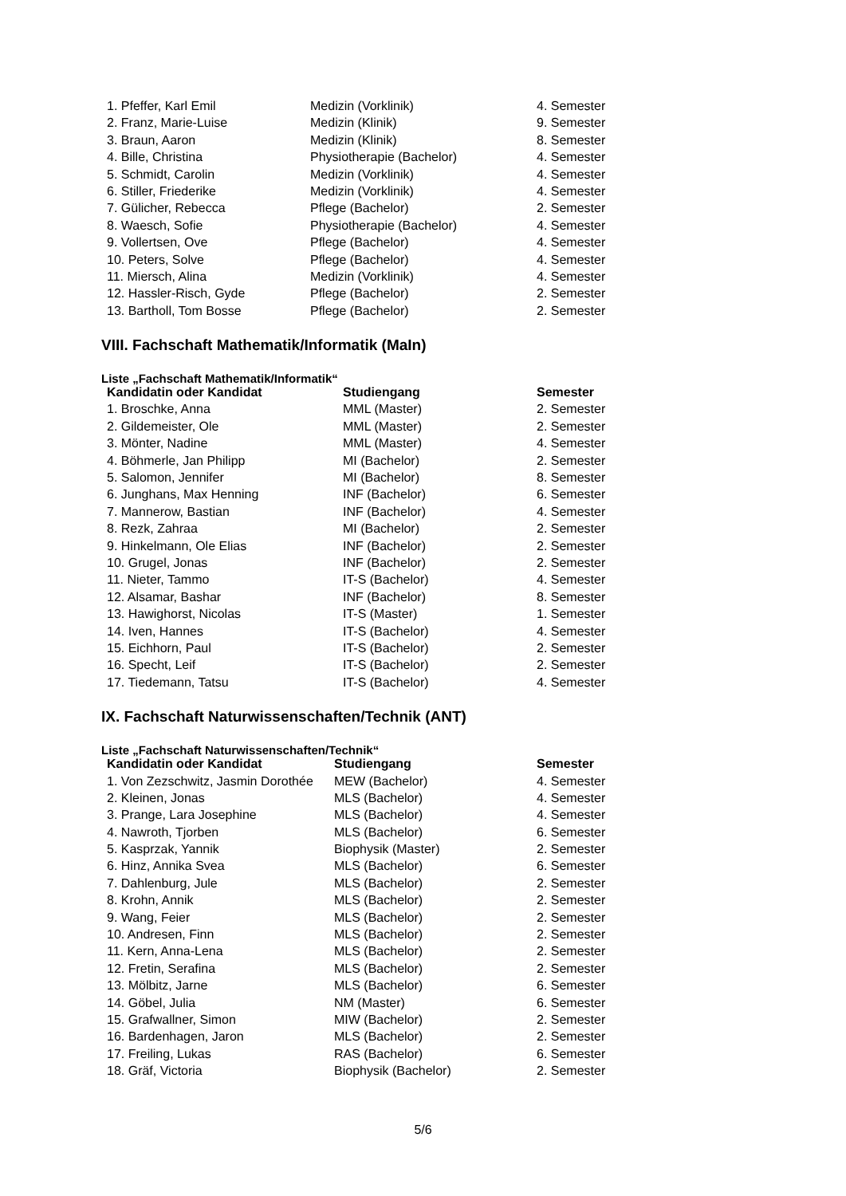| 1. Pfeffer, Karl Emil | Medizin (Vorklinik) | 4. Semester |
| 2. Franz, Marie-Luise | Medizin (Klinik) | 9. Semester |
| 3. Braun, Aaron | Medizin (Klinik) | 8. Semester |
| 4. Bille, Christina | Physiotherapie (Bachelor) | 4. Semester |
| 5. Schmidt, Carolin | Medizin (Vorklinik) | 4. Semester |
| 6. Stiller, Friederike | Medizin (Vorklinik) | 4. Semester |
| 7. Gülicher, Rebecca | Pflege (Bachelor) | 2. Semester |
| 8. Waesch, Sofie | Physiotherapie (Bachelor) | 4. Semester |
| 9. Vollertsen, Ove | Pflege (Bachelor) | 4. Semester |
| 10. Peters, Solve | Pflege (Bachelor) | 4. Semester |
| 11. Miersch, Alina | Medizin (Vorklinik) | 4. Semester |
| 12. Hassler-Risch, Gyde | Pflege (Bachelor) | 2. Semester |
| 13. Bartholl, Tom Bosse | Pflege (Bachelor) | 2. Semester |
VIII. Fachschaft Mathematik/Informatik (MaIn)
Liste „Fachschaft Mathematik/Informatik“
| Kandidatin oder Kandidat | Studiengang | Semester |
| --- | --- | --- |
| 1. Broschke, Anna | MML (Master) | 2. Semester |
| 2. Gildemeister, Ole | MML (Master) | 2. Semester |
| 3. Mönter, Nadine | MML (Master) | 4. Semester |
| 4. Böhmerle, Jan Philipp | MI (Bachelor) | 2. Semester |
| 5. Salomon, Jennifer | MI (Bachelor) | 8. Semester |
| 6. Junghans, Max Henning | INF (Bachelor) | 6. Semester |
| 7. Mannerow, Bastian | INF (Bachelor) | 4. Semester |
| 8. Rezk, Zahraa | MI (Bachelor) | 2. Semester |
| 9. Hinkelmann, Ole Elias | INF (Bachelor) | 2. Semester |
| 10. Grugel, Jonas | INF (Bachelor) | 2. Semester |
| 11. Nieter, Tammo | IT-S (Bachelor) | 4. Semester |
| 12. Alsamar, Bashar | INF (Bachelor) | 8. Semester |
| 13. Hawighorst, Nicolas | IT-S (Master) | 1. Semester |
| 14. Iven, Hannes | IT-S (Bachelor) | 4. Semester |
| 15. Eichhorn, Paul | IT-S (Bachelor) | 2. Semester |
| 16. Specht, Leif | IT-S (Bachelor) | 2. Semester |
| 17. Tiedemann, Tatsu | IT-S (Bachelor) | 4. Semester |
IX. Fachschaft Naturwissenschaften/Technik (ANT)
Liste „Fachschaft Naturwissenschaften/Technik“
| Kandidatin oder Kandidat | Studiengang | Semester |
| --- | --- | --- |
| 1. Von Zezschwitz, Jasmin Dorothée | MEW (Bachelor) | 4. Semester |
| 2. Kleinen, Jonas | MLS (Bachelor) | 4. Semester |
| 3. Prange, Lara Josephine | MLS (Bachelor) | 4. Semester |
| 4. Nawroth, Tjorben | MLS (Bachelor) | 6. Semester |
| 5. Kasprzak, Yannik | Biophysik (Master) | 2. Semester |
| 6. Hinz, Annika Svea | MLS (Bachelor) | 6. Semester |
| 7. Dahlenburg, Jule | MLS (Bachelor) | 2. Semester |
| 8. Krohn, Annik | MLS (Bachelor) | 2. Semester |
| 9. Wang, Feier | MLS (Bachelor) | 2. Semester |
| 10. Andresen, Finn | MLS (Bachelor) | 2. Semester |
| 11. Kern, Anna-Lena | MLS (Bachelor) | 2. Semester |
| 12. Fretin, Serafina | MLS (Bachelor) | 2. Semester |
| 13. Mölbitz, Jarne | MLS (Bachelor) | 6. Semester |
| 14. Göbel, Julia | NM (Master) | 6. Semester |
| 15. Grafwallner, Simon | MIW (Bachelor) | 2. Semester |
| 16. Bardenhagen, Jaron | MLS (Bachelor) | 2. Semester |
| 17. Freiling, Lukas | RAS (Bachelor) | 6. Semester |
| 18. Gräf, Victoria | Biophysik (Bachelor) | 2. Semester |
5/6